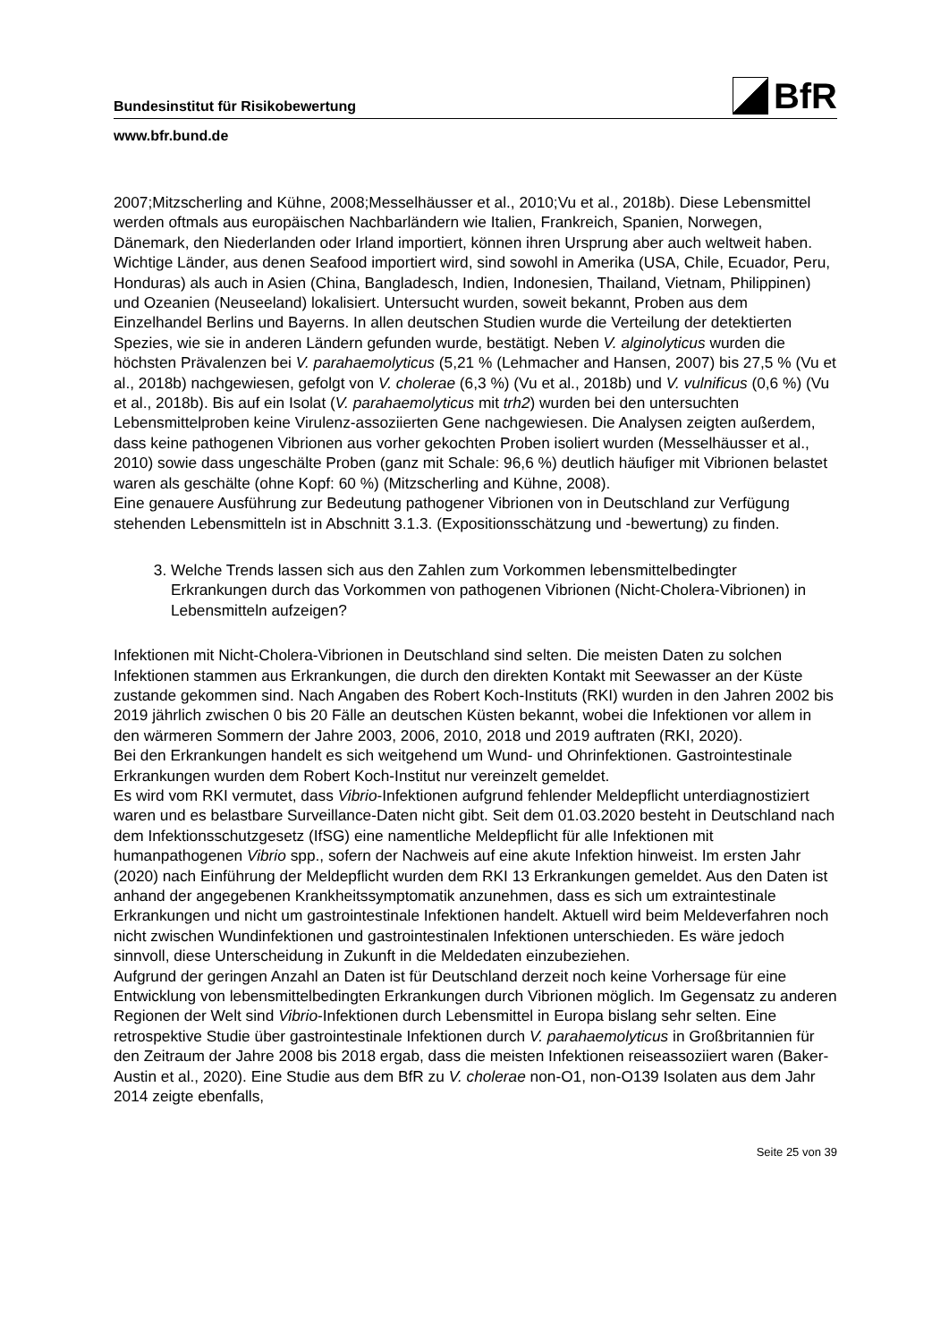Bundesinstitut für Risikobewertung
BfR
www.bfr.bund.de
2007;Mitzscherling and Kühne, 2008;Messelhäusser et al., 2010;Vu et al., 2018b). Diese Lebensmittel werden oftmals aus europäischen Nachbarländern wie Italien, Frankreich, Spanien, Norwegen, Dänemark, den Niederlanden oder Irland importiert, können ihren Ursprung aber auch weltweit haben. Wichtige Länder, aus denen Seafood importiert wird, sind sowohl in Amerika (USA, Chile, Ecuador, Peru, Honduras) als auch in Asien (China, Bangladesch, Indien, Indonesien, Thailand, Vietnam, Philippinen) und Ozeanien (Neuseeland) lokalisiert. Untersucht wurden, soweit bekannt, Proben aus dem Einzelhandel Berlins und Bayerns. In allen deutschen Studien wurde die Verteilung der detektierten Spezies, wie sie in anderen Ländern gefunden wurde, bestätigt. Neben V. alginolyticus wurden die höchsten Prävalenzen bei V. parahaemolyticus (5,21 % (Lehmacher and Hansen, 2007) bis 27,5 % (Vu et al., 2018b) nachgewiesen, gefolgt von V. cholerae (6,3 %) (Vu et al., 2018b) und V. vulnificus (0,6 %) (Vu et al., 2018b). Bis auf ein Isolat (V. parahaemolyticus mit trh2) wurden bei den untersuchten Lebensmittelproben keine Virulenz-assoziierten Gene nachgewiesen. Die Analysen zeigten außerdem, dass keine pathogenen Vibrionen aus vorher gekochten Proben isoliert wurden (Messelhäusser et al., 2010) sowie dass ungeschälte Proben (ganz mit Schale: 96,6 %) deutlich häufiger mit Vibrionen belastet waren als geschälte (ohne Kopf: 60 %) (Mitzscherling and Kühne, 2008).
Eine genauere Ausführung zur Bedeutung pathogener Vibrionen von in Deutschland zur Verfügung stehenden Lebensmitteln ist in Abschnitt 3.1.3. (Expositionsschätzung und -bewertung) zu finden.
3. Welche Trends lassen sich aus den Zahlen zum Vorkommen lebensmittelbedingter Erkrankungen durch das Vorkommen von pathogenen Vibrionen (Nicht-Cholera-Vibrionen) in Lebensmitteln aufzeigen?
Infektionen mit Nicht-Cholera-Vibrionen in Deutschland sind selten. Die meisten Daten zu solchen Infektionen stammen aus Erkrankungen, die durch den direkten Kontakt mit Seewasser an der Küste zustande gekommen sind. Nach Angaben des Robert Koch-Instituts (RKI) wurden in den Jahren 2002 bis 2019 jährlich zwischen 0 bis 20 Fälle an deutschen Küsten bekannt, wobei die Infektionen vor allem in den wärmeren Sommern der Jahre 2003, 2006, 2010, 2018 und 2019 auftraten (RKI, 2020).
Bei den Erkrankungen handelt es sich weitgehend um Wund- und Ohrinfektionen. Gastrointestinale Erkrankungen wurden dem Robert Koch-Institut nur vereinzelt gemeldet.
Es wird vom RKI vermutet, dass Vibrio-Infektionen aufgrund fehlender Meldepflicht unterdiagnostiziert waren und es belastbare Surveillance-Daten nicht gibt. Seit dem 01.03.2020 besteht in Deutschland nach dem Infektionsschutzgesetz (IfSG) eine namentliche Meldepflicht für alle Infektionen mit humanpathogenen Vibrio spp., sofern der Nachweis auf eine akute Infektion hinweist. Im ersten Jahr (2020) nach Einführung der Meldepflicht wurden dem RKI 13 Erkrankungen gemeldet. Aus den Daten ist anhand der angegebenen Krankheitssymptomatik anzunehmen, dass es sich um extraintestinale Erkrankungen und nicht um gastrointestinale Infektionen handelt. Aktuell wird beim Meldeverfahren noch nicht zwischen Wundinfektionen und gastrointestinalen Infektionen unterschieden. Es wäre jedoch sinnvoll, diese Unterscheidung in Zukunft in die Meldedaten einzubeziehen.
Aufgrund der geringen Anzahl an Daten ist für Deutschland derzeit noch keine Vorhersage für eine Entwicklung von lebensmittelbedingten Erkrankungen durch Vibrionen möglich. Im Gegensatz zu anderen Regionen der Welt sind Vibrio-Infektionen durch Lebensmittel in Europa bislang sehr selten. Eine retrospektive Studie über gastrointestinale Infektionen durch V. parahaemolyticus in Großbritannien für den Zeitraum der Jahre 2008 bis 2018 ergab, dass die meisten Infektionen reiseassoziiert waren (Baker-Austin et al., 2020). Eine Studie aus dem BfR zu V. cholerae non-O1, non-O139 Isolaten aus dem Jahr 2014 zeigte ebenfalls,
Seite 25 von 39